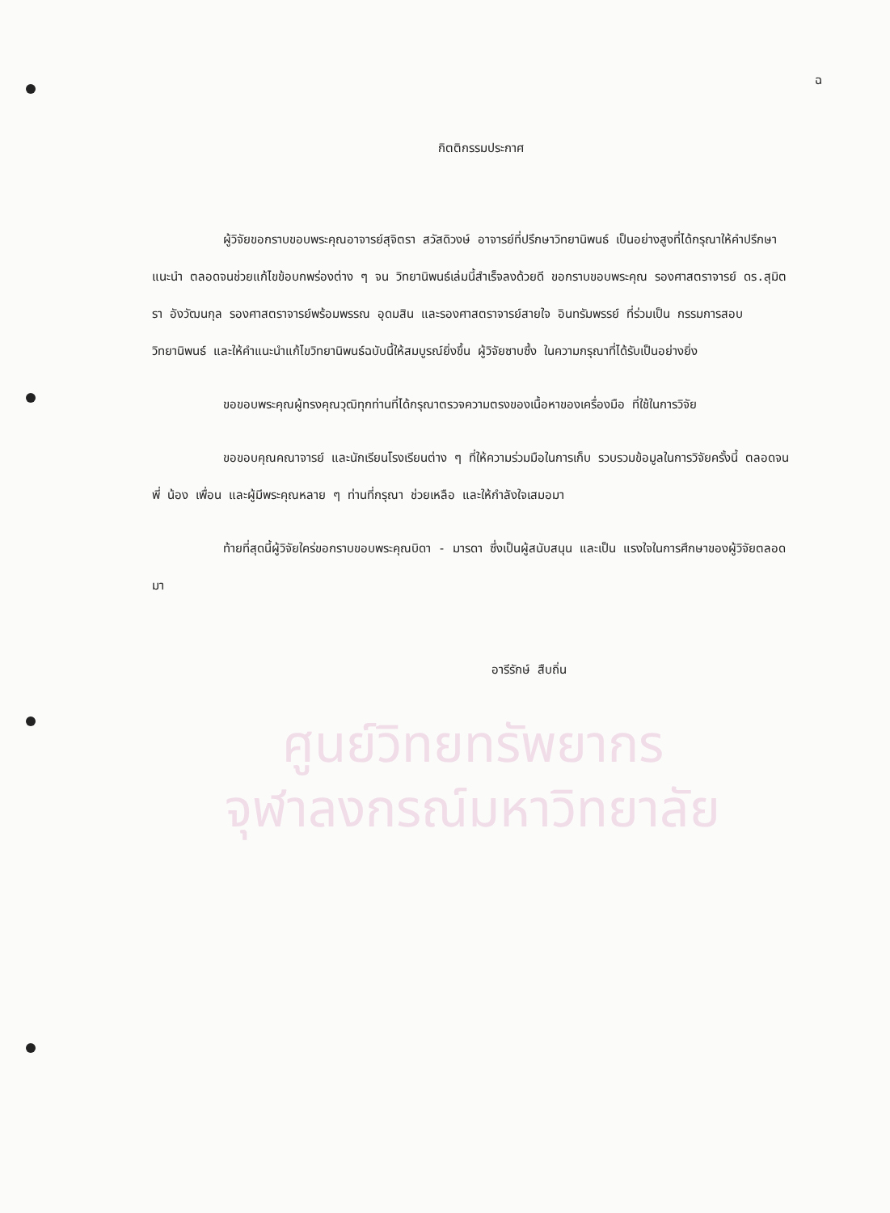ฉ
กิตติกรรมประกาศ
ผู้วิจัยขอกราบขอบพระคุณอาจารย์สุจิตรา สวัสดิวงษ์ อาจารย์ที่ปรึกษาวิทยานิพนธ์ เป็นอย่างสูงที่ได้กรุณาให้คำปรึกษา แนะนำ ตลอดจนช่วยแก้ไขข้อบกพร่องต่าง ๆ จน วิทยานิพนธ์เล่มนี้สำเร็จลงด้วยดี ขอกราบขอบพระคุณ รองศาสตราจารย์ ดร.สุมิตรา อังวัฒนกุล รองศาสตราจารย์พร้อมพรรณ อุดมสิน และรองศาสตราจารย์สายใจ อินทรัมพรรย์ ที่ร่วมเป็น กรรมการสอบวิทยานิพนธ์ และให้คำแนะนำแก้ไขวิทยานิพนธ์ฉบับนี้ให้สมบูรณ์ยิ่งขึ้น ผู้วิจัยซาบซึ้ง ในความกรุณาที่ได้รับเป็นอย่างยิ่ง
ขอขอบพระคุณผู้ทรงคุณวุฒิทุกท่านที่ได้กรุณาตรวจความตรงของเนื้อหาของเครื่องมือ ที่ใช้ในการวิจัย
ขอขอบคุณคณาจารย์ และนักเรียนโรงเรียนต่าง ๆ ที่ให้ความร่วมมือในการเก็บ รวบรวมข้อมูลในการวิจัยครั้งนี้ ตลอดจนพี่ น้อง เพื่อน และผู้มีพระคุณหลาย ๆ ท่านที่กรุณา ช่วยเหลือ และให้กำลังใจเสมอมา
ท้ายที่สุดนี้ผู้วิจัยใคร่ขอกราบขอบพระคุณบิดา - มารดา ซึ่งเป็นผู้สนับสนุน และเป็น แรงใจในการศึกษาของผู้วิจัยตลอดมา
อารีรักษ์ สืบถิ่น
ศูนย์วิทยทรัพยากร
จุฬาลงกรณ์มหาวิทยาลัย